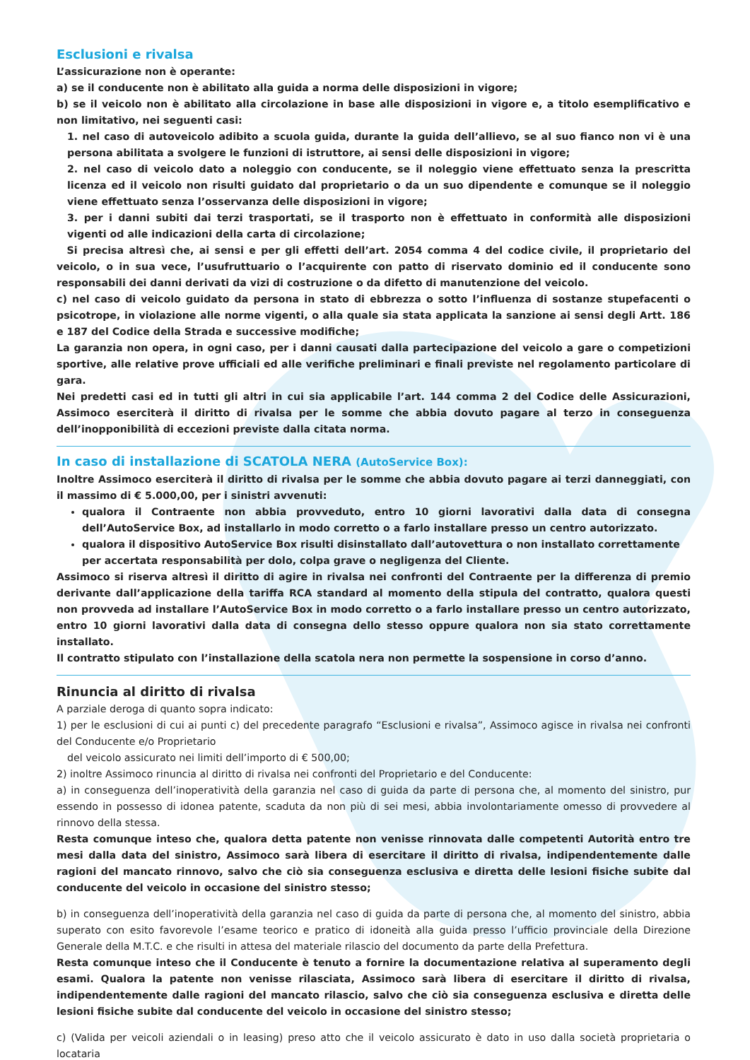Esclusioni e rivalsa
L’assicurazione non è operante:
a) se il conducente non è abilitato alla guida a norma delle disposizioni in vigore;
b) se il veicolo non è abilitato alla circolazione in base alle disposizioni in vigore e, a titolo esemplificativo e non limitativo, nei seguenti casi:
1. nel caso di autoveicolo adibito a scuola guida, durante la guida dell’allievo, se al suo fianco non vi è una persona abilitata a svolgere le funzioni di istruttore, ai sensi delle disposizioni in vigore;
2. nel caso di veicolo dato a noleggio con conducente, se il noleggio viene effettuato senza la prescritta licenza ed il veicolo non risulti guidato dal proprietario o da un suo dipendente e comunque se il noleggio viene effettuato senza l’osservanza delle disposizioni in vigore;
3. per i danni subiti dai terzi trasportati, se il trasporto non è effettuato in conformità alle disposizioni vigenti od alle indicazioni della carta di circolazione;
Si precisa altresì che, ai sensi e per gli effetti dell’art. 2054 comma 4 del codice civile, il proprietario del veicolo, o in sua vece, l’usufruttuario o l’acquirente con patto di riservato dominio ed il conducente sono responsabili dei danni derivati da vizi di costruzione o da difetto di manutenzione del veicolo.
c) nel caso di veicolo guidato da persona in stato di ebbrezza o sotto l’influenza di sostanze stupefacenti o psicotrope, in violazione alle norme vigenti, o alla quale sia stata applicata la sanzione ai sensi degli Artt. 186 e 187 del Codice della Strada e successive modifiche;
La garanzia non opera, in ogni caso, per i danni causati dalla partecipazione del veicolo a gare o competizioni sportive, alle relative prove ufficiali ed alle verifiche preliminari e finali previste nel regolamento particolare di gara.
Nei predetti casi ed in tutti gli altri in cui sia applicabile l’art. 144 comma 2 del Codice delle Assicurazioni, Assimoco eserciterà il diritto di rivalsa per le somme che abbia dovuto pagare al terzo in conseguenza dell’inopponibilità di eccezioni previste dalla citata norma.
In caso di installazione di SCATOLA NERA (AutoService Box):
Inoltre Assimoco eserciterà il diritto di rivalsa per le somme che abbia dovuto pagare ai terzi danneggiati, con il massimo di € 5.000,00, per i sinistri avvenuti:
qualora il Contraente non abbia provveduto, entro 10 giorni lavorativi dalla data di consegna dell’AutoService Box, ad installarlo in modo corretto o a farlo installare presso un centro autorizzato.
qualora il dispositivo AutoService Box risulti disinstallato dall’autovettura o non installato correttamente per accertata responsabilità per dolo, colpa grave o negligenza del Cliente.
Assimoco si riserva altresì il diritto di agire in rivalsa nei confronti del Contraente per la differenza di premio derivante dall’applicazione della tariffa RCA standard al momento della stipula del contratto, qualora questi non provveda ad installare l’AutoService Box in modo corretto o a farlo installare presso un centro autorizzato, entro 10 giorni lavorativi dalla data di consegna dello stesso oppure qualora non sia stato correttamente installato.
Il contratto stipulato con l’installazione della scatola nera non permette la sospensione in corso d’anno.
Rinuncia al diritto di rivalsa
A parziale deroga di quanto sopra indicato:
1) per le esclusioni di cui ai punti c) del precedente paragrafo “Esclusioni e rivalsa”, Assimoco agisce in rivalsa nei confronti del Conducente e/o Proprietario
del veicolo assicurato nei limiti dell’importo di € 500,00;
2) inoltre Assimoco rinuncia al diritto di rivalsa nei confronti del Proprietario e del Conducente:
a) in conseguenza dell’inoperatività della garanzia nel caso di guida da parte di persona che, al momento del sinistro, pur essendo in possesso di idonea patente, scaduta da non più di sei mesi, abbia involontariamente omesso di provvedere al rinnovo della stessa.
Resta comunque inteso che, qualora detta patente non venisse rinnovata dalle competenti Autorità entro tre mesi dalla data del sinistro, Assimoco sarà libera di esercitare il diritto di rivalsa, indipendentemente dalle ragioni del mancato rinnovo, salvo che ciò sia conseguenza esclusiva e diretta delle lesioni fisiche subite dal conducente del veicolo in occasione del sinistro stesso;
b) in conseguenza dell’inoperatività della garanzia nel caso di guida da parte di persona che, al momento del sinistro, abbia superato con esito favorevole l’esame teorico e pratico di idoneità alla guida presso l’ufficio provinciale della Direzione Generale della M.T.C. e che risulti in attesa del materiale rilascio del documento da parte della Prefettura.
Resta comunque inteso che il Conducente è tenuto a fornire la documentazione relativa al superamento degli esami. Qualora la patente non venisse rilasciata, Assimoco sarà libera di esercitare il diritto di rivalsa, indipendentemente dalle ragioni del mancato rilascio, salvo che ciò sia conseguenza esclusiva e diretta delle lesioni fisiche subite dal conducente del veicolo in occasione del sinistro stesso;
c) (Valida per veicoli aziendali o in leasing) preso atto che il veicolo assicurato è dato in uso dalla società proprietaria o locataria